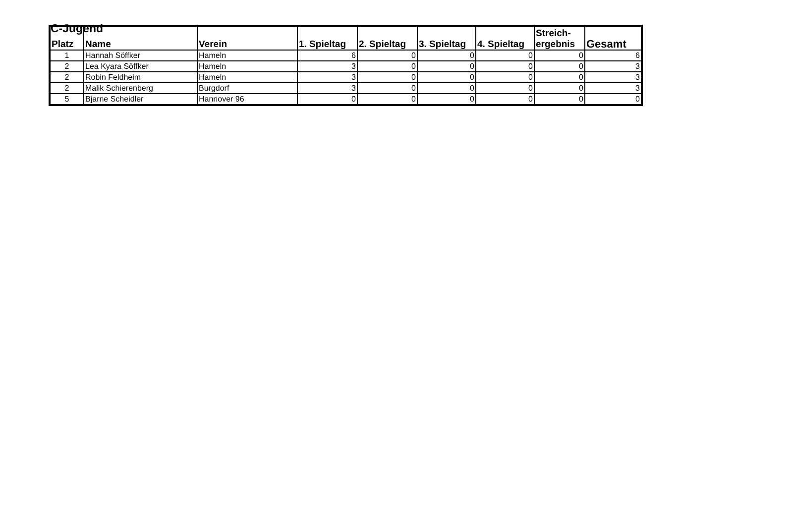C-Jugend
| Platz | Name | Verein | 1. Spieltag | 2. Spieltag | 3. Spieltag | 4. Spieltag | Streich- ergebnis | Gesamt |
| --- | --- | --- | --- | --- | --- | --- | --- | --- |
| 1 | Hannah Söffker | Hameln | 6 | 0 | 0 | 0 | 0 | 6 |
| 2 | Lea Kyara Söffker | Hameln | 3 | 0 | 0 | 0 | 0 | 3 |
| 2 | Robin Feldheim | Hameln | 3 | 0 | 0 | 0 | 0 | 3 |
| 2 | Malik Schierenberg | Burgdorf | 3 | 0 | 0 | 0 | 0 | 3 |
| 5 | Bjarne Scheidler | Hannover 96 | 0 | 0 | 0 | 0 | 0 | 0 |